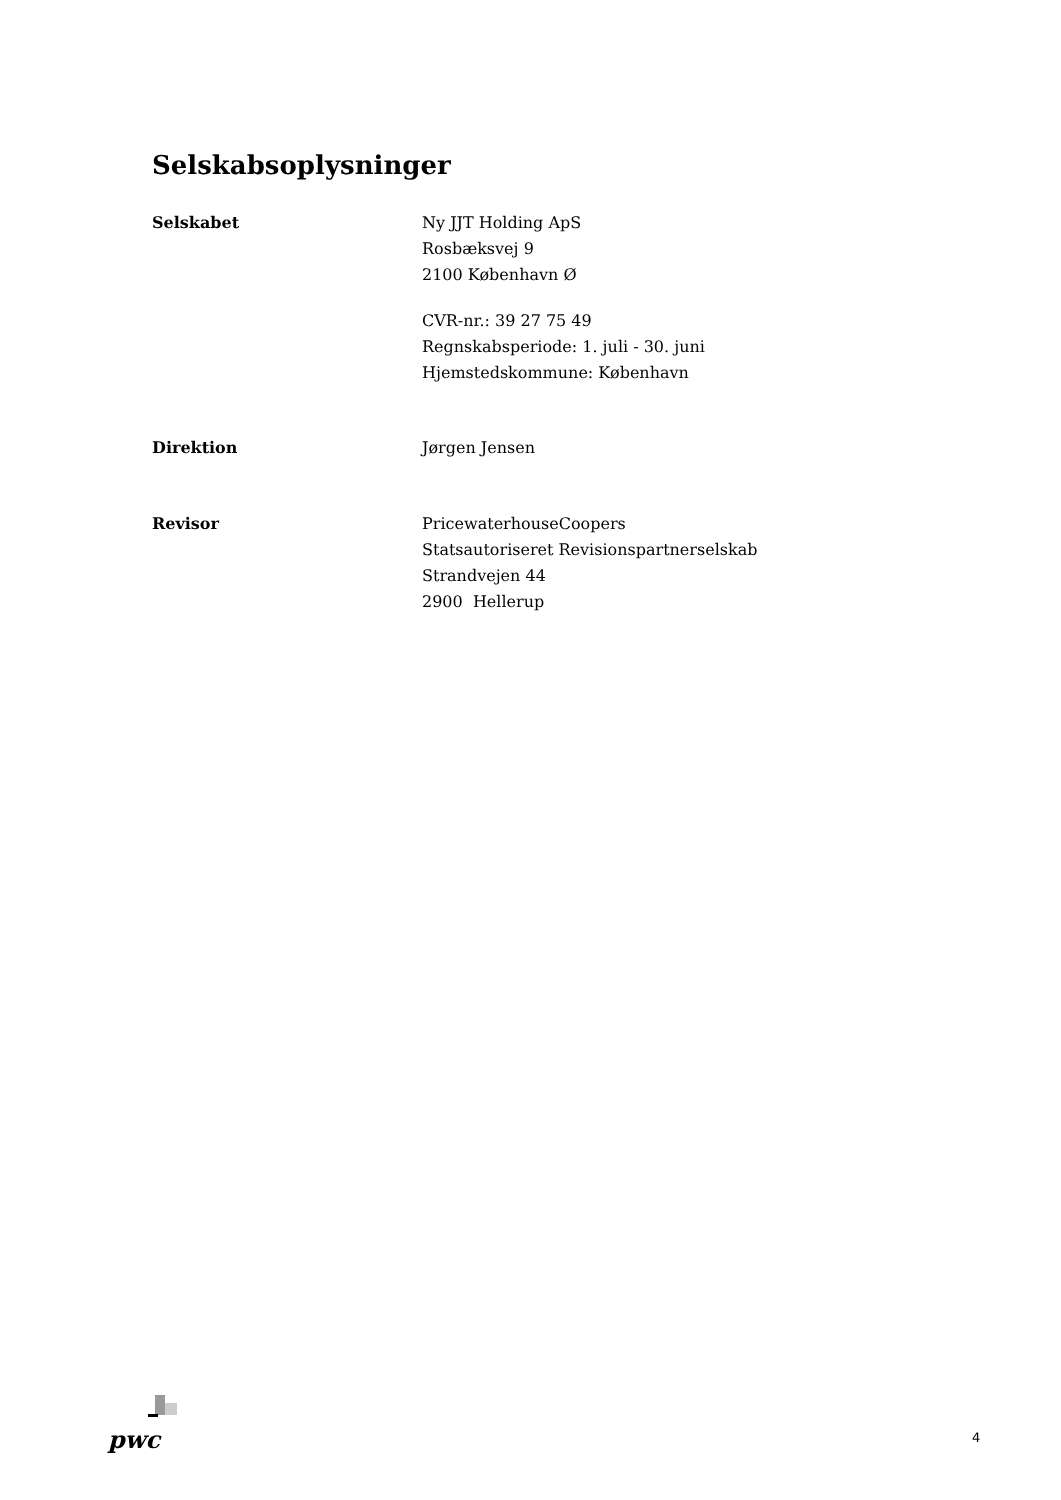Selskabsoplysninger
Selskabet Ny JJT Holding ApS
Rosbæksvej 9
2100 København Ø
CVR-nr.: 39 27 75 49
Regnskabsperiode: 1. juli - 30. juni
Hjemstedskommune: København
Direktion Jørgen Jensen
Revisor PricewaterhouseCoopers
Statsautoriseret Revisionspartnerselskab
Strandvejen 44
2900 Hellerup
pwc
4